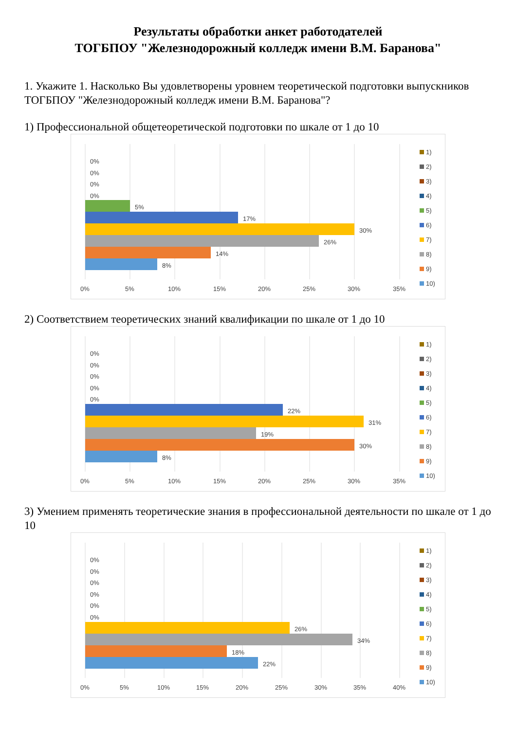Результаты обработки анкет работодателей
ТОГБПОУ "Железнодорожный колледж имени В.М. Баранова"
1. Укажите 1. Насколько Вы удовлетворены уровнем теоретической подготовки выпускников ТОГБПОУ "Железнодорожный колледж имени В.М. Баранова"?
1) Профессиональной общетеоретической подготовки по шкале от 1 до 10
0%
0%
0%
0%
5%
17%
30%
26%
14%
8%
0%
5%
10%
15%
20%
25%
30%
35%
1)
2)
3)
4)
5)
6)
7)
8)
9)
10)
2) Соответствием теоретических знаний квалификации по шкале от 1 до 10
0%
0%
0%
0%
0%
22%
31%
19%
30%
8%
0%
5%
10%
15%
20%
25%
30%
35%
1)
2)
3)
4)
5)
6)
7)
8)
9)
10)
3) Умением применять теоретические знания в профессиональной деятельности по шкале от 1 до 10
0%
0%
0%
0%
0%
0%
26%
34%
18%
22%
0%
5%
10%
15%
20%
25%
30%
35%
40%
1)
2)
3)
4)
5)
6)
7)
8)
9)
10)